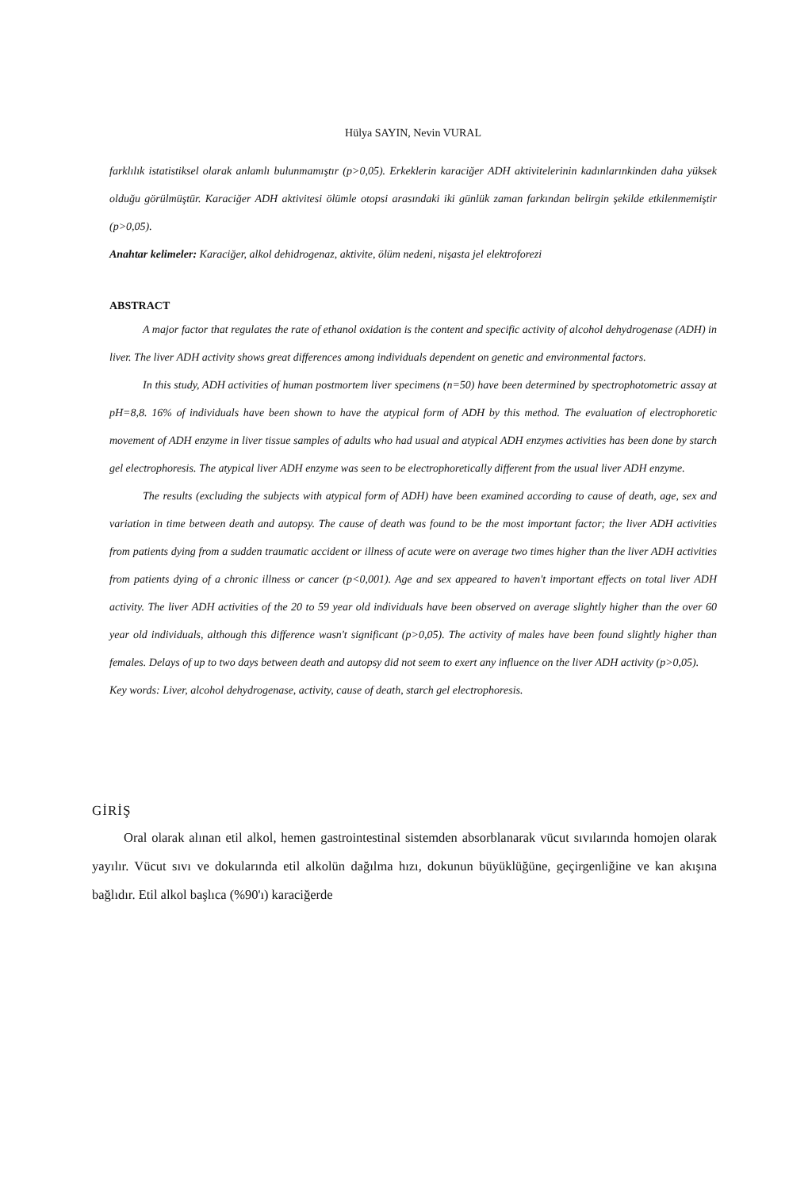Hülya SAYIN, Nevin VURAL
farklılık istatistiksel olarak anlamlı bulunmamıştır (p>0,05). Erkeklerin karaciğer ADH aktivitelerinin kadınlarınkinden daha yüksek olduğu görülmüştür. Karaciğer ADH aktivitesi ölümle otopsi arasındaki iki günlük zaman farkından belirgin şekilde etkilenmemiştir (p>0,05).
Anahtar kelimeler: Karaciğer, alkol dehidrogenaz, aktivite, ölüm nedeni, nişasta jel elektroforezi
ABSTRACT
A major factor that regulates the rate of ethanol oxidation is the content and specific activity of alcohol dehydrogenase (ADH) in liver. The liver ADH activity shows great differences among individuals dependent on genetic and environmental factors.
In this study, ADH activities of human postmortem liver specimens (n=50) have been determined by spectrophotometric assay at pH=8,8. 16% of individuals have been shown to have the atypical form of ADH by this method. The evaluation of electrophoretic movement of ADH enzyme in liver tissue samples of adults who had usual and atypical ADH enzymes activities has been done by starch gel electrophoresis. The atypical liver ADH enzyme was seen to be electrophoretically different from the usual liver ADH enzyme.
The results (excluding the subjects with atypical form of ADH) have been examined according to cause of death, age, sex and variation in time between death and autopsy. The cause of death was found to be the most important factor; the liver ADH activities from patients dying from a sudden traumatic accident or illness of acute were on average two times higher than the liver ADH activities from patients dying of a chronic illness or cancer (p<0,001). Age and sex appeared to haven't important effects on total liver ADH activity. The liver ADH activities of the 20 to 59 year old individuals have been observed on average slightly higher than the over 60 year old individuals, although this difference wasn't significant (p>0,05). The activity of males have been found slightly higher than females. Delays of up to two days between death and autopsy did not seem to exert any influence on the liver ADH activity (p>0,05).
Key words: Liver, alcohol dehydrogenase, activity, cause of death, starch gel electrophoresis.
GİRİŞ
Oral olarak alınan etil alkol, hemen gastrointestinal sistemden absorblanarak vücut sıvılarında homojen olarak yayılır. Vücut sıvı ve dokularında etil alkolün dağılma hızı, dokunun büyüklüğüne, geçirgenliğine ve kan akışına bağlıdır. Etil alkol başlıca (%90'ı) karaciğerde